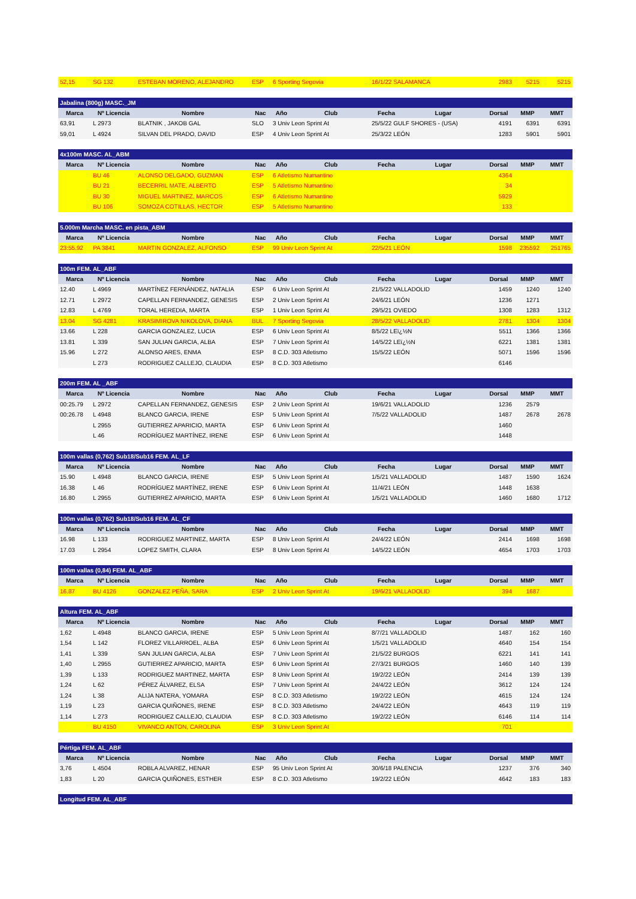| 52,15 | SG 132 | ESTEBAN MORENO, ALEJANDRO | ESP | 6 Sporting Segovia | 16/1/22 SALAMANCA | 2983 | 5215 | 5215 |
| Jabalina (800g) MASC._JM | | | | | | | | | | |
| Marca | Nº Licencia | Nombre | Nac | Año | Club | Fecha | Lugar | Dorsal | MMP | MMT |
| 63,91 | L 2973 | BLATNIK , JAKOB GAL | SLO | 3 Univ Leon Sprint At | | 25/5/22 GULF SHORES - (USA) | | 4191 | 6391 | 6391 |
| 59,01 | L 4924 | SILVAN DEL PRADO, DAVID | ESP | 4 Univ Leon Sprint At | | 25/3/22 LEÓN | | 1283 | 5901 | 5901 |
| 4x100m MASC. AL_ABM | | | | | | | | | | |
| Marca | Nº Licencia | Nombre | Nac | Año | Club | Fecha | Lugar | Dorsal | MMP | MMT |
| | BU 46 | ALONSO DELGADO, GUZMAN | ESP | 6 Atletismo Numantino | | | | 4364 | | |
| | BU 21 | BECERRIL MATE, ALBERTO | ESP | 5 Atletismo Numantino | | | | 34 | | |
| | BU 30 | MIGUEL MARTINEZ, MARCOS | ESP | 6 Atletismo Numantino | | | | 5929 | | |
| | BU 106 | SOMOZA COTILLAS, HECTOR | ESP | 5 Atletismo Numantino | | | | 133 | | |
| 5.000m Marcha MASC. en pista_ABM | | | | | | | | | | |
| Marca | Nº Licencia | Nombre | Nac | Año | Club | Fecha | Lugar | Dorsal | MMP | MMT |
| 23:55.92 | PA 3841 | MARTIN GONZALEZ, ALFONSO | ESP | 99 Univ Leon Sprint At | | 22/5/21 LEÓN | | 1598 | 235592 | 251765 |
| 100m FEM. AL_ABF | | | | | | | | | | |
| Marca | Nº Licencia | Nombre | Nac | Año | Club | Fecha | Lugar | Dorsal | MMP | MMT |
| 12.40 | L 4969 | MARTÍNEZ FERNÁNDEZ, NATALIA | ESP | 6 Univ Leon Sprint At | | 21/5/22 VALLADOLID | | 1459 | 1240 | 1240 |
| 12.71 | L 2972 | CAPELLAN FERNANDEZ, GENESIS | ESP | 2 Univ Leon Sprint At | | 24/6/21 LEÓN | | 1236 | 1271 | |
| 12.83 | L 4769 | TORAL HEREDIA, MARTA | ESP | 1 Univ Leon Sprint At | | 29/5/21 OVIEDO | | 1308 | 1283 | 1312 |
| 13.04 | SG 4281 | KRASIMIROVA NIKOLOVA, DIANA | BUL | 7 Sporting Segovia | | 28/5/22 VALLADOLID | | 2781 | 1304 | 1304 |
| 13.66 | L 228 | GARCIA GONZALEZ, LUCIA | ESP | 6 Univ Leon Sprint At | | 8/5/22 LEï¿½N | | 5511 | 1366 | 1366 |
| 13.81 | L 339 | SAN JULIAN GARCIA, ALBA | ESP | 7 Univ Leon Sprint At | | 14/5/22 LEï¿½N | | 6221 | 1381 | 1381 |
| 15.96 | L 272 | ALONSO ARES, ENMA | ESP | 8 C.D. 303 Atletismo | | 15/5/22 LEÓN | | 5071 | 1596 | 1596 |
| | L 273 | RODRIGUEZ CALLEJO, CLAUDIA | ESP | 8 C.D. 303 Atletismo | | | | 6146 | | |
| 200m FEM. AL _ABF | | | | | | | | | | |
| Marca | Nº Licencia | Nombre | Nac | Año | Club | Fecha | Lugar | Dorsal | MMP | MMT |
| 00:25.79 | L 2972 | CAPELLAN FERNANDEZ, GENESIS | ESP | 2 Univ Leon Sprint At | | 19/6/21 VALLADOLID | | 1236 | 2579 | |
| 00:26.78 | L 4948 | BLANCO GARCIA, IRENE | ESP | 5 Univ Leon Sprint At | | 7/5/22 VALLADOLID | | 1487 | 2678 | 2678 |
| | L 2955 | GUTIERREZ APARICIO, MARTA | ESP | 6 Univ Leon Sprint At | | | | 1460 | | |
| | L 46 | RODRÍGUEZ MARTÍNEZ, IRENE | ESP | 6 Univ Leon Sprint At | | | | 1448 | | |
| 100m vallas (0,762) Sub18/Sub16 FEM. AL_LF | | | | | | | | | | |
| Marca | Nº Licencia | Nombre | Nac | Año | Club | Fecha | Lugar | Dorsal | MMP | MMT |
| 15.90 | L 4948 | BLANCO GARCIA, IRENE | ESP | 5 Univ Leon Sprint At | | 1/5/21 VALLADOLID | | 1487 | 1590 | 1624 |
| 16.38 | L 46 | RODRÍGUEZ MARTÍNEZ, IRENE | ESP | 6 Univ Leon Sprint At | | 11/4/21 LEÓN | | 1448 | 1638 | |
| 16.80 | L 2955 | GUTIERREZ APARICIO, MARTA | ESP | 6 Univ Leon Sprint At | | 1/5/21 VALLADOLID | | 1460 | 1680 | 1712 |
| 100m vallas (0,762) Sub18/Sub16 FEM. AL_CF | | | | | | | | | | |
| Marca | Nº Licencia | Nombre | Nac | Año | Club | Fecha | Lugar | Dorsal | MMP | MMT |
| 16.98 | L 133 | RODRIGUEZ MARTINEZ, MARTA | ESP | 8 Univ Leon Sprint At | | 24/4/22 LEÓN | | 2414 | 1698 | 1698 |
| 17.03 | L 2954 | LOPEZ SMITH, CLARA | ESP | 8 Univ Leon Sprint At | | 14/5/22 LEÓN | | 4654 | 1703 | 1703 |
| 100m vallas (0,84) FEM. AL_ABF | | | | | | | | | | |
| Marca | Nº Licencia | Nombre | Nac | Año | Club | Fecha | Lugar | Dorsal | MMP | MMT |
| 16.87 | BU 4126 | GONZALEZ PEÑA, SARA | ESP | 2 Univ Leon Sprint At | | 19/6/21 VALLADOLID | | 394 | 1687 | |
| Altura FEM. AL_ABF | | | | | | | | | | |
| Marca | Nº Licencia | Nombre | Nac | Año | Club | Fecha | Lugar | Dorsal | MMP | MMT |
| 1,62 | L 4948 | BLANCO GARCIA, IRENE | ESP | 5 Univ Leon Sprint At | | 8/7/21 VALLADOLID | | 1487 | 162 | 160 |
| 1,54 | L 142 | FLOREZ VILLARROEL, ALBA | ESP | 6 Univ Leon Sprint At | | 1/5/21 VALLADOLID | | 4640 | 154 | 154 |
| 1,41 | L 339 | SAN JULIAN GARCIA, ALBA | ESP | 7 Univ Leon Sprint At | | 21/5/22 BURGOS | | 6221 | 141 | 141 |
| 1,40 | L 2955 | GUTIERREZ APARICIO, MARTA | ESP | 6 Univ Leon Sprint At | | 27/3/21 BURGOS | | 1460 | 140 | 139 |
| 1,39 | L 133 | RODRIGUEZ MARTINEZ, MARTA | ESP | 8 Univ Leon Sprint At | | 19/2/22 LEÓN | | 2414 | 139 | 139 |
| 1,24 | L 62 | PÉREZ ÁLVAREZ, ELSA | ESP | 7 Univ Leon Sprint At | | 24/4/22 LEÓN | | 3612 | 124 | 124 |
| 1,24 | L 38 | ALIJA NATERA, YOMARA | ESP | 8 C.D. 303 Atletismo | | 19/2/22 LEÓN | | 4615 | 124 | 124 |
| 1,19 | L 23 | GARCIA QUIÑONES, IRENE | ESP | 8 C.D. 303 Atletismo | | 24/4/22 LEÓN | | 4643 | 119 | 119 |
| 1,14 | L 273 | RODRIGUEZ CALLEJO, CLAUDIA | ESP | 8 C.D. 303 Atletismo | | 19/2/22 LEÓN | | 6146 | 114 | 114 |
| | BU 4150 | VIVANCO ANTON, CAROLINA | ESP | 3 Univ Leon Sprint At | | | | 701 | | |
| Pértiga FEM. AL_ABF | | | | | | | | | | |
| Marca | Nº Licencia | Nombre | Nac | Año | Club | Fecha | Lugar | Dorsal | MMP | MMT |
| 3,76 | L 4504 | ROBLA ALVAREZ, HENAR | ESP | 95 Univ Leon Sprint At | | 30/6/18 PALENCIA | | 1237 | 376 | 340 |
| 1,83 | L 20 | GARCIA QUIÑONES, ESTHER | ESP | 8 C.D. 303 Atletismo | | 19/2/22 LEÓN | | 4642 | 183 | 183 |
| Longitud FEM. AL_ABF |